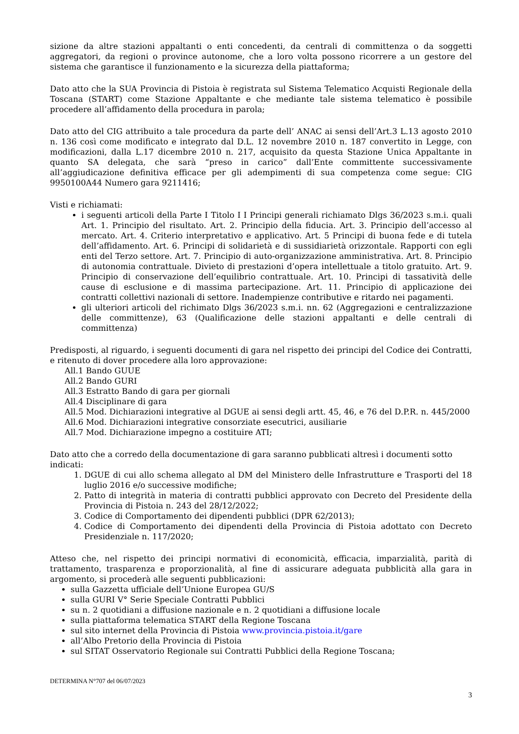sizione da altre stazioni appaltanti o enti concedenti, da centrali di committenza o da soggetti aggregatori, da regioni o province autonome, che a loro volta possono ricorrere a un gestore del sistema che garantisce il funzionamento e la sicurezza della piattaforma;
Dato atto che la SUA Provincia di Pistoia è registrata sul Sistema Telematico Acquisti Regionale della Toscana (START) come Stazione Appaltante e che mediante tale sistema telematico è possibile procedere all’affidamento della procedura in parola;
Dato atto del CIG attribuito a tale procedura da parte dell’ ANAC ai sensi dell’Art.3 L.13 agosto 2010 n. 136 così come modificato e integrato dal D.L. 12 novembre 2010 n. 187 convertito in Legge, con modificazioni, dalla L.17 dicembre 2010 n. 217, acquisito da questa Stazione Unica Appaltante in quanto SA delegata, che sarà “preso in carico” dall’Ente committente successivamente all’aggiudicazione definitiva efficace per gli adempimenti di sua competenza come segue: CIG 9950100A44 Numero gara 9211416;
Visti e richiamati:
i seguenti articoli della Parte I Titolo I I Principi generali richiamato Dlgs 36/2023 s.m.i. quali Art. 1. Principio del risultato. Art. 2. Principio della fiducia. Art. 3. Principio dell’accesso al mercato. Art. 4. Criterio interpretativo e applicativo. Art. 5 Principi di buona fede e di tutela dell’affidamento. Art. 6. Principi di solidarietà e di sussidiarietà orizzontale. Rapporti con egli enti del Terzo settore. Art. 7. Principio di auto-organizzazione amministrativa. Art. 8. Principio di autonomia contrattuale. Divieto di prestazioni d’opera intellettuale a titolo gratuito. Art. 9. Principio di conservazione dell’equilibrio contrattuale. Art. 10. Principi di tassatività delle cause di esclusione e di massima partecipazione. Art. 11. Principio di applicazione dei contratti collettivi nazionali di settore. Inadempienze contributive e ritardo nei pagamenti.
gli ulteriori articoli del richimato Dlgs 36/2023 s.m.i. nn. 62 (Aggregazioni e centralizzazione delle committenze), 63 (Qualificazione delle stazioni appaltanti e delle centrali di committenza)
Predisposti, al riguardo, i seguenti documenti di gara nel rispetto dei principi del Codice dei Contratti, e ritenuto di dover procedere alla loro approvazione:
All.1 Bando GUUE
All.2 Bando GURI
All.3 Estratto Bando di gara per giornali
All.4 Disciplinare di gara
All.5 Mod. Dichiarazioni integrative al DGUE ai sensi degli artt. 45, 46, e 76 del D.P.R. n. 445/2000
All.6 Mod. Dichiarazioni integrative consorziate esecutrici, ausiliarie
All.7 Mod. Dichiarazione impegno a costituire ATI;
Dato atto che a corredo della documentazione di gara saranno pubblicati altresì i documenti sotto indicati:
1. DGUE di cui allo schema allegato al DM del Ministero delle Infrastrutture e Trasporti del 18 luglio 2016 e/o successive modifiche;
2. Patto di integrità in materia di contratti pubblici approvato con Decreto del Presidente della Provincia di Pistoia n. 243 del 28/12/2022;
3. Codice di Comportamento dei dipendenti pubblici (DPR 62/2013);
4. Codice di Comportamento dei dipendenti della Provincia di Pistoia adottato con Decreto Presidenziale n. 117/2020;
Atteso che, nel rispetto dei principi normativi di economicità, efficacia, imparzialità, parità di trattamento, trasparenza e proporzionalità, al fine di assicurare adeguata pubblicità alla gara in argomento, si procederà alle seguenti pubblicazioni:
sulla Gazzetta ufficiale dell’Unione Europea GU/S
sulla GURI V° Serie Speciale Contratti Pubblici
su n. 2 quotidiani a diffusione nazionale e n. 2 quotidiani a diffusione locale
sulla piattaforma telematica START della Regione Toscana
sul sito internet della Provincia di Pistoia www.provincia.pistoia.it/gare
all’Albo Pretorio della Provincia di Pistoia
sul SITAT Osservatorio Regionale sui Contratti Pubblici della Regione Toscana;
DETERMINA N°707 del 06/07/2023
3